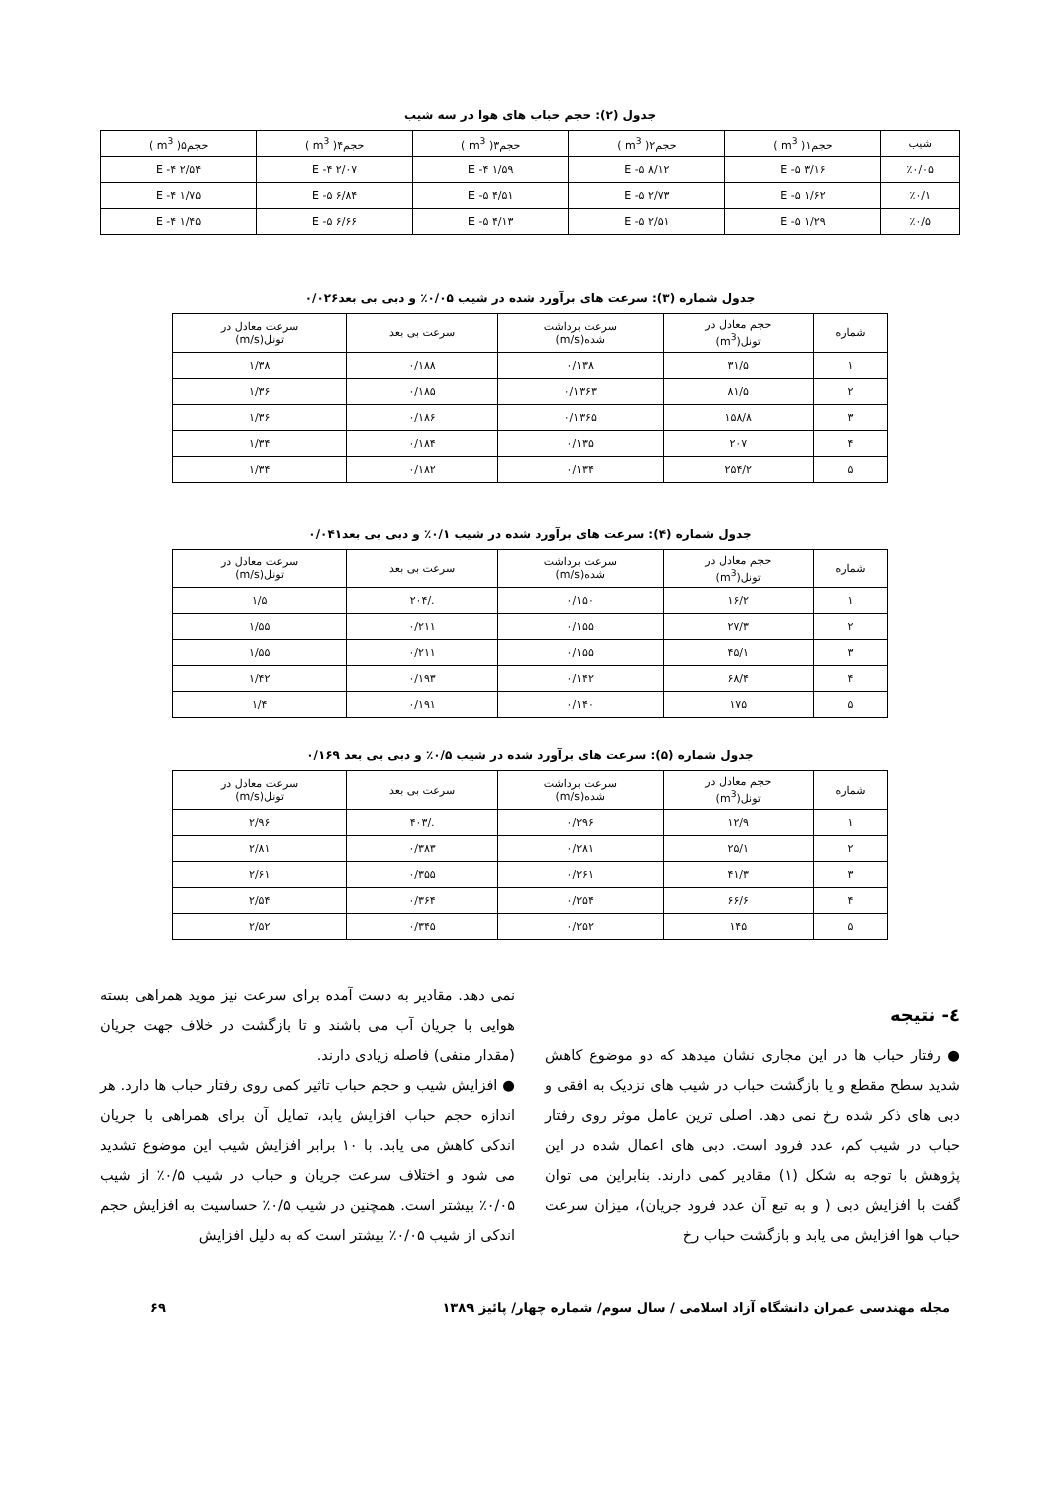جدول (۲): حجم حباب های هوا در سه شیب
| شیب | حجم۱( m<sup>3</sup> ) | حجم۲( m<sup>3</sup> ) | حجم۳( m<sup>3</sup> ) | حجم۴( m<sup>3</sup> ) | حجم۵( m<sup>3</sup> ) |
| --- | --- | --- | --- | --- | --- |
| ٪۰/۰۵ | ۳/۱۶ E -۵ | ۸/۱۲ E -۵ | ۱/۵۹ E -۴ | ۲/۰۷ E -۴ | ۲/۵۴ E -۴ |
| ٪۰/۱ | ۱/۶۲ E -۵ | ۲/۷۳ E -۵ | ۴/۵۱ E -۵ | ۶/۸۴ E -۵ | ۱/۷۵ E -۴ |
| ٪۰/۵ | ۱/۲۹ E -۵ | ۲/۵۱ E -۵ | ۴/۱۳ E -۵ | ۶/۶۶ E -۵ | ۱/۴۵ E -۴ |
جدول شماره (۳): سرعت های برآورد شده در شیب ۰/۰۵٪ و دبی بی بعد۰/۰۲۶
| شماره | حجم معادل در تونل(m<sup>3</sup>) | سرعت برداشت شده(m/s) | سرعت بی بعد | سرعت معادل در تونل(m/s) |
| --- | --- | --- | --- | --- |
| ۱ | ۳۱/۵ | ۰/۱۳۸ | ۰/۱۸۸ | ۱/۳۸ |
| ۲ | ۸۱/۵ | ۰/۱۳۶۳ | ۰/۱۸۵ | ۱/۳۶ |
| ۳ | ۱۵۸/۸ | ۰/۱۳۶۵ | ۰/۱۸۶ | ۱/۳۶ |
| ۴ | ۲۰۷ | ۰/۱۳۵ | ۰/۱۸۴ | ۱/۳۴ |
| ۵ | ۲۵۴/۲ | ۰/۱۳۴ | ۰/۱۸۲ | ۱/۳۴ |
جدول شماره (۴): سرعت های برآورد شده در شیب ۰/۱٪ و دبی بی بعد۰/۰۴۱
| شماره | حجم معادل در تونل(m<sup>3</sup>) | سرعت برداشت شده(m/s) | سرعت بی بعد | سرعت معادل در تونل(m/s) |
| --- | --- | --- | --- | --- |
| ۱ | ۱۶/۲ | ۰/۱۵۰ | ./۲۰۴ | ۱/۵ |
| ۲ | ۲۷/۳ | ۰/۱۵۵ | ۰/۲۱۱ | ۱/۵۵ |
| ۳ | ۴۵/۱ | ۰/۱۵۵ | ۰/۲۱۱ | ۱/۵۵ |
| ۴ | ۶۸/۴ | ۰/۱۴۲ | ۰/۱۹۳ | ۱/۴۲ |
| ۵ | ۱۷۵ | ۰/۱۴۰ | ۰/۱۹۱ | ۱/۴ |
جدول شماره (۵): سرعت های برآورد شده در شیب ۰/۵٪ و دبی بی بعد ۰/۱۶۹
| شماره | حجم معادل در تونل(m<sup>3</sup>) | سرعت برداشت شده(m/s) | سرعت بی بعد | سرعت معادل در تونل(m/s) |
| --- | --- | --- | --- | --- |
| ۱ | ۱۲/۹ | ۰/۲۹۶ | ./۴۰۳ | ۲/۹۶ |
| ۲ | ۲۵/۱ | ۰/۲۸۱ | ۰/۳۸۳ | ۲/۸۱ |
| ۳ | ۴۱/۳ | ۰/۲۶۱ | ۰/۳۵۵ | ۲/۶۱ |
| ۴ | ۶۶/۶ | ۰/۲۵۴ | ۰/۳۶۴ | ۲/۵۴ |
| ۵ | ۱۴۵ | ۰/۲۵۲ | ۰/۳۴۵ | ۲/۵۲ |
٤- نتیجه
● رفتار حباب ها در این مجاری نشان میدهد که دو موضوع کاهش شدید سطح مقطع و یا بازگشت حباب در شیب های نزدیک به افقی و دبی های ذکر شده رخ نمی دهد. اصلی ترین عامل موثر روی رفتار حباب در شیب کم، عدد فرود است. دبی های اعمال شده در این پژوهش با توجه به شکل (۱) مقادیر کمی دارند. بنابراین می توان گفت با افزایش دبی ( و به تبع آن عدد فرود جریان)، میزان سرعت حباب هوا افزایش می یابد و بازگشت حباب رخ
نمی دهد. مقادیر به دست آمده برای سرعت نیز موید همراهی بسته هوایی با جریان آب می باشند و تا بازگشت در خلاف جهت جریان (مقدار منفی) فاصله زیادی دارند.
● افزایش شیب و حجم حباب تاثیر کمی روی رفتار حباب ها دارد. هر اندازه حجم حباب افزایش یابد، تمایل آن برای همراهی با جریان اندکی کاهش می یابد. با ۱۰ برابر افزایش شیب این موضوع تشدید می شود و اختلاف سرعت جریان و حباب در شیب ۰/۵٪ از شیب ۰/۰۵٪ بیشتر است. همچنین در شیب ۰/۵٪ حساسیت به افزایش حجم اندکی از شیب ۰/۰۵٪ بیشتر است که به دلیل افزایش
مجله مهندسی عمران دانشگاه آزاد اسلامی / سال سوم/ شماره چهار/ پائیز ۱۳۸۹ ۶۹